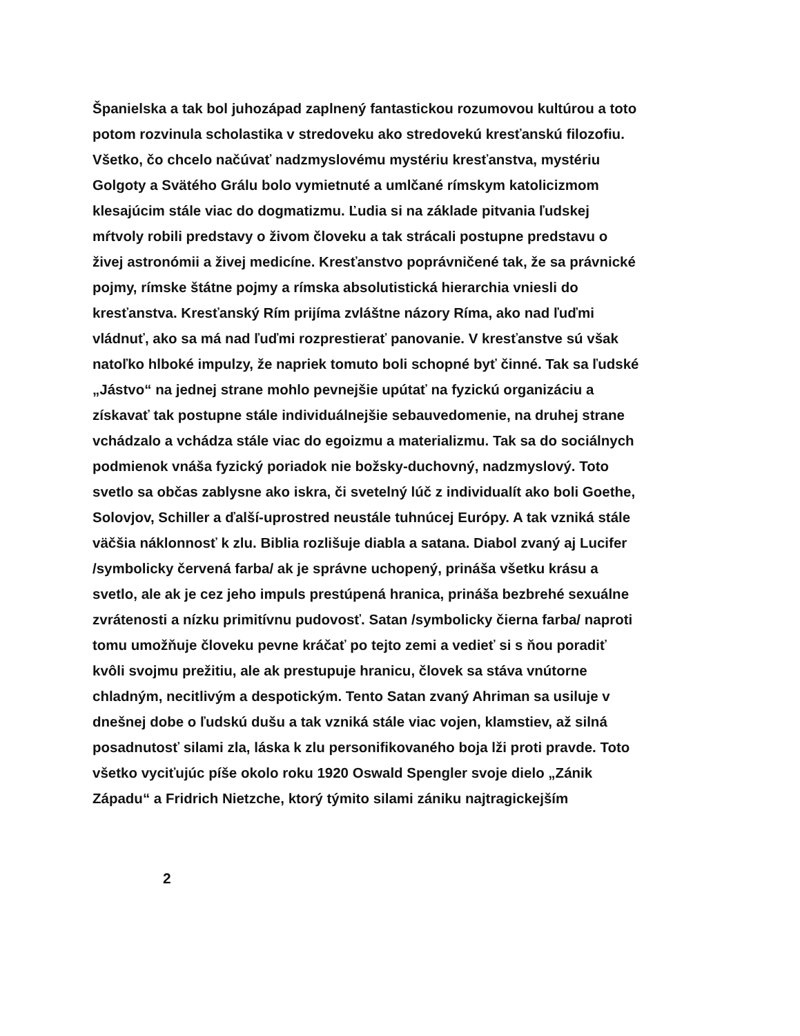Španielska a tak bol juhozápad zaplnený fantastickou rozumovou kultúrou a toto
potom rozvinula scholastika v stredoveku ako stredovekú kresťanskú filozofiu.
Všetko, čo chcelo načúvať nadzmyslovému mystériu kresťanstva, mystériu
Golgoty a Svätého Grálu bolo vymietnuté a umlčané rímskym katolicizmom
klesajúcim stále viac do dogmatizmu. Ľudia si na základe pitvania ľudskej
mŕtvoly robili predstavy o živom človeku a tak strácali postupne predstavu o
živej astronómii a živej medicíne. Kresťanstvo poprávničené tak, že sa právnické
pojmy, rímske štátne pojmy a rímska absolutistická hierarchia vniesli do
kresťanstva. Kresťanský Rím prijíma zvláštne názory Ríma, ako nad ľuďmi
vládnuť, ako sa má nad ľuďmi rozprestierať panovanie. V kresťanstve sú však
natoľko hlboké impulzy, že napriek tomuto boli schopné byť činné. Tak sa ľudské
„Jástvo“ na jednej strane mohlo pevnejšie upútať na fyzickú organizáciu a
získavať tak postupne stále individuálnejšie sebauvedomenie, na druhej strane
vchádzalo a vchádza stále viac do egoizmu a materializmu. Tak sa do sociálnych
podmienok vnáša fyzický poriadok nie božsky-duchovný, nadzmyslový. Toto
svetlo sa občas zablysne ako iskra, či svetelný lúč z individualít ako boli Goethe,
Solovjov, Schiller a ďalší-uprostred neustále tuhnúcej Európy. A tak vzniká stále
väčšia náklonnosť k zlu. Biblia rozlišuje diabla a satana. Diabol zvaný aj Lucifer
/symbolicky červená farba/ ak je správne uchopený, prináša všetku krásu a
svetlo, ale ak je cez jeho impuls prestúpená hranica, prináša bezbrehé sexuálne
zvrátenosti a nízku primitívnu pudovosť. Satan /symbolicky čierna farba/ naproti
tomu umožňuje človeku pevne kráčať po tejto zemi a vedieť si s ňou poradiť
kvôli svojmu prežitiu, ale ak prestupuje hranicu, človek sa stáva vnútorne
chladným, necitlivým a despotickým. Tento Satan zvaný Ahriman sa usiluje v
dnešnej dobe o ľudskú dušu a tak vzniká stále viac vojen, klamstiev, až silná
posadnutosť silami zla, láska k zlu personifikovaného boja lži proti pravde. Toto
všetko vyciťujúc píše okolo roku 1920 Oswald Spengler svoje dielo „Zánik
Západu“ a Fridrich Nietzche, ktorý týmito silami zániku najtragickejším
2